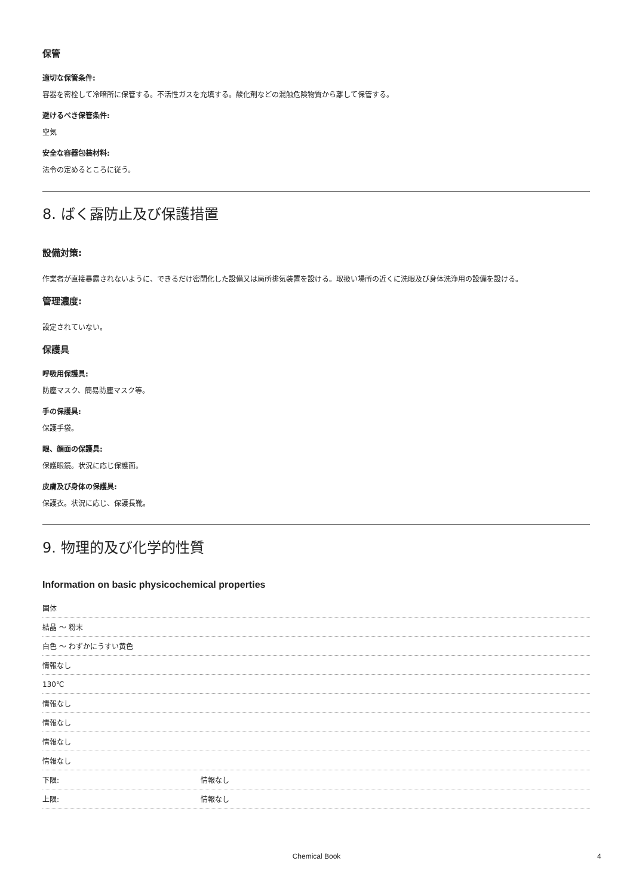保管
適切な保管条件:
容器を密栓して冷暗所に保管する。不活性ガスを充填する。酸化剤などの混触危険物質から離して保管する。
避けるべき保管条件:
空気
安全な容器包装材料:
法令の定めるところに従う。
8. ばく露防止及び保護措置
設備対策:
作業者が直接暴露されないように、できるだけ密閉化した設備又は局所排気装置を設ける。取扱い場所の近くに洗眼及び身体洗浄用の設備を設ける。
管理濃度:
設定されていない。
保護具
呼吸用保護具:
防塵マスク、簡易防塵マスク等。
手の保護具:
保護手袋。
眼、顔面の保護具:
保護眼鏡。状況に応じ保護面。
皮膚及び身体の保護具:
保護衣。状況に応じ、保護長靴。
9. 物理的及び化学的性質
Information on basic physicochemical properties
| 固体 | |
| 結晶 ～ 粉末 | |
| 白色 ～ わずかにうすい黄色 | |
| 情報なし | |
| 130℃ | |
| 情報なし | |
| 情報なし | |
| 情報なし | |
| 情報なし | |
| 下限: | 情報なし |
| 上限: | 情報なし |
Chemical Book 4